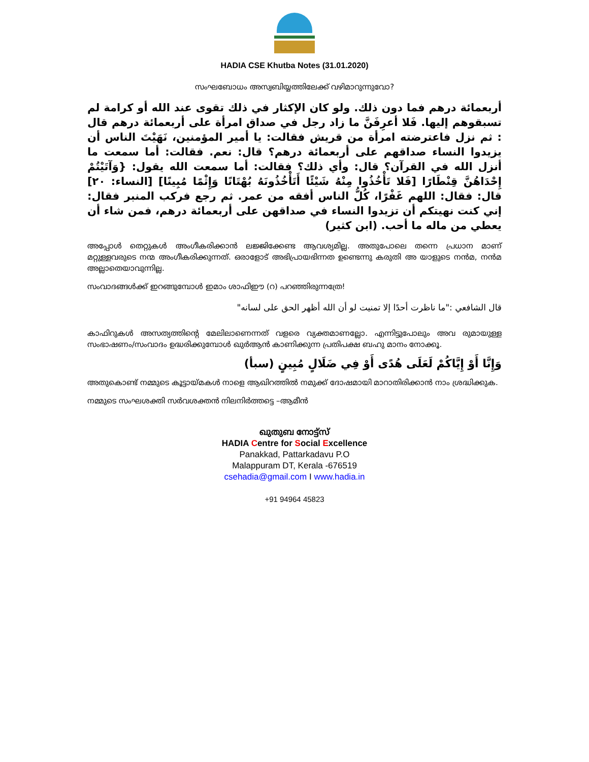HADIA CSE Khutba Notes (31.01.2020)
സംഘബോധം അസ്വബിയ്യത്തിലേക്ക് വഴിമാറുന്നുവോ?
أربعمائة درهم فما دون ذلك. ولو كان الإكثار في ذلك تقوى عند الله أو كرامة لم تسبقوهم إليها. فَلا أعرِفَنَّ ما زاد رجل في صداق امرأة على أربعمائة درهم قال : ثم نزل فاعترضته امرأة من قريش فقالت: يا أمير المؤمنين، نَهَيْتَ الناس أن يزيدوا النساء صداقهم على أربعمائة درهم؟ قال: نعم. فقالت: أما سمعت ما أنزل الله في القرآن؟ قال: وأي ذلك؟ فقالت: أما سمعت الله يقول: {وَآتَيْتُمْ إِحْدَاهُنَّ قِنْطَارًا [فَلا تَأْخُذُوا مِنْهُ شَيْئًا أَتَأْخُذُونَهُ بُهْتَانًا وَإِثْمًا مُبِينًا] [النساء: ٢٠] قال: فقال: اللهم غَفْرًا، كُلُّ الناس أفقه من عمر. ثم رجع فركب المنبر فقال: إني كنت نهيتكم أن تزيدوا النساء في صداقهن على أربعمائة درهم، فمن شاء أن يعطي من ماله ما أحب. (ابن كثير)
അപ്പോൾ തെറ്റുകൾ അംഗീകരിക്കാൻ ലജ്ജിക്കേണ്ട ആവശ്യമില്ല. അതുപോലെ തന്നെ പ്രധാന മാണ് മറ്റുള്ളവരുടെ നന്മ അംഗീകരിക്കുന്നത്. ഒരാളോട് അഭിപ്രായഭിന്നത ഉണ്ടെന്നു കരുതി അ യാളുടെ നൻമ, നൻമ അല്ലാതെയാവുന്നില്ല.
സംവാദങ്ങൾക്ക് ഇറങ്ങുമ്പോൾ ഇമാം ശാഫിഈ (റ) പറഞ്ഞിരുന്നത്രേ!
قال الشافعي :"ما ناظرت أحدًا إلا تمنيت لو أن الله أظهر الحق على لسانه"
കാഫിറുകൾ അസത്യത്തിന്റെ മേലിലാണെന്നത് വളരെ വ്യക്തമാണല്ലോ. എന്നിട്ടുപോലും അവ രുമായുള്ള സംഭാഷണം/സംവാദം ഉദ്ധരിക്കുമ്പോൾ ഖുർആൻ കാണിക്കുന്ന പ്രതിപക്ഷ ബഹു മാനം നോക്കൂ.
وَإِنَّا أَوْ إِيَّاكُمْ لَعَلَى هُدًى أَوْ فِي ضَلَالٍ مُبِينٍ (سبأ)
അതുകൊണ്ട് നമ്മുടെ കൂട്ടായ്മകൾ നാളെ ആഖിറത്തിൽ നമുക്ക് ദോഷമായി മാറാതിരിക്കാൻ നാം ശ്രദ്ധിക്കുക.
നമ്മുടെ സംഘശക്തി സർവശക്തൻ നിലനിർത്തട്ടെ –ആമീൻ
ഖുതുബ നോട്ട്സ്
HADIA Centre for Social Excellence
Panakkad, Pattarkadavu P.O
Malappuram DT, Kerala -676519
csehadia@gmail.com I www.hadia.in
+91 94964 45823